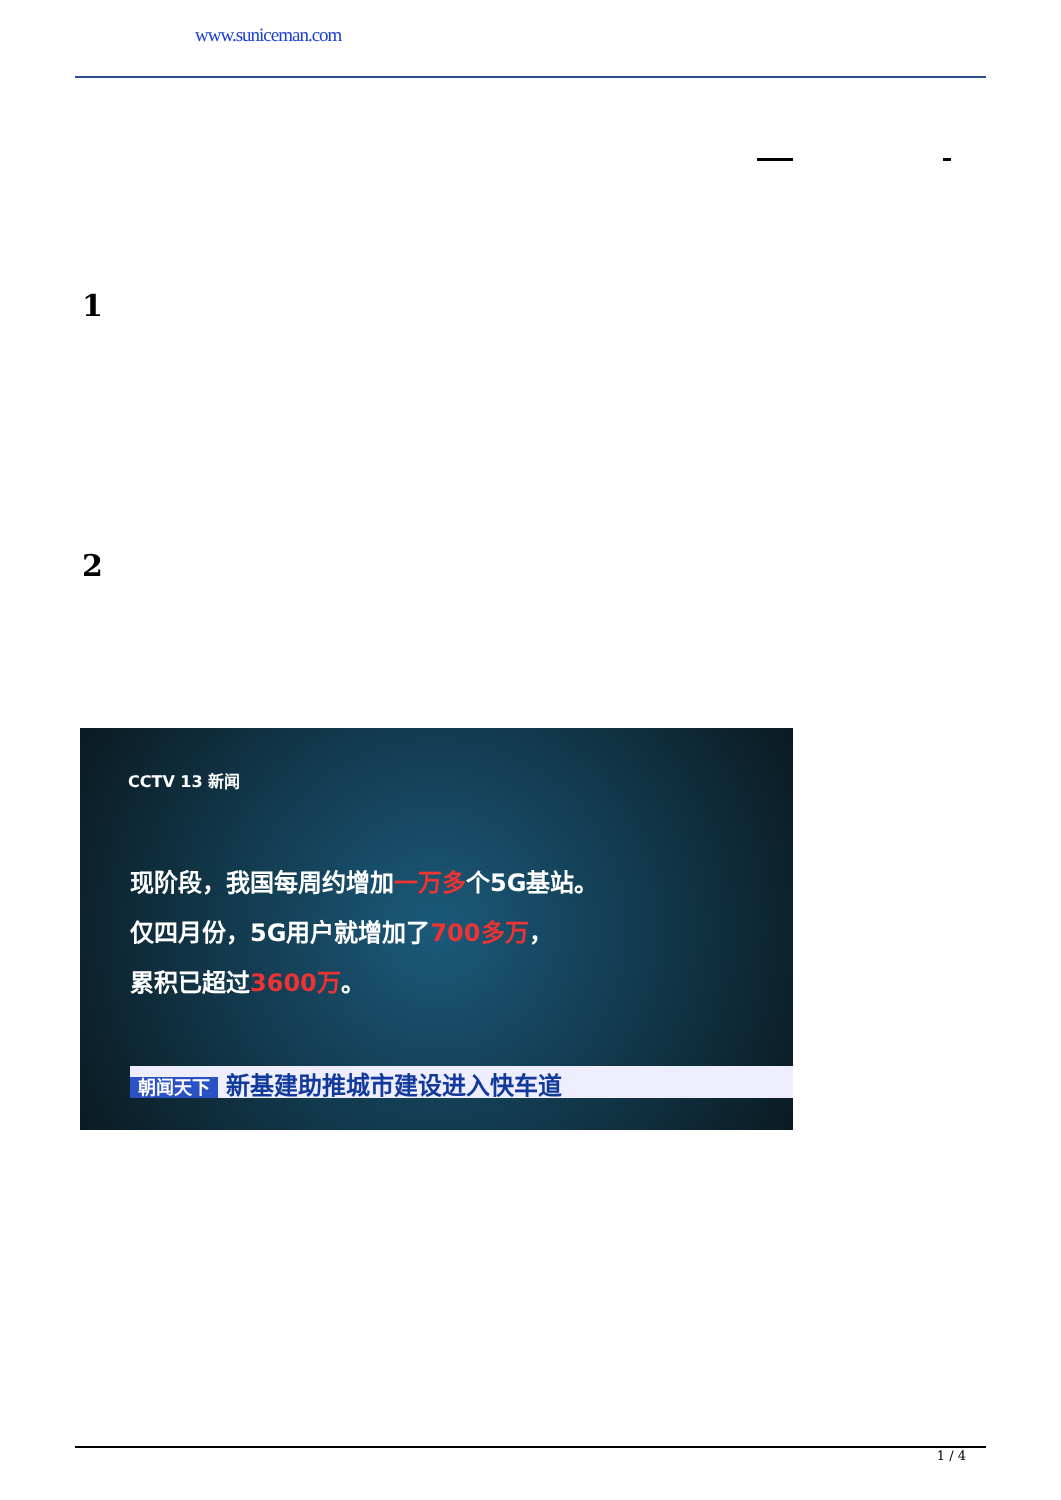www.suniceman.com
1
2
CCTV 13 新闻
现阶段，我国每周约增加一万多个5G基站。
仅四月份，5G用户就增加了700多万，
累积已超过3600万。
朝闻天下 新基建助推城市建设进入快车道
1 / 4